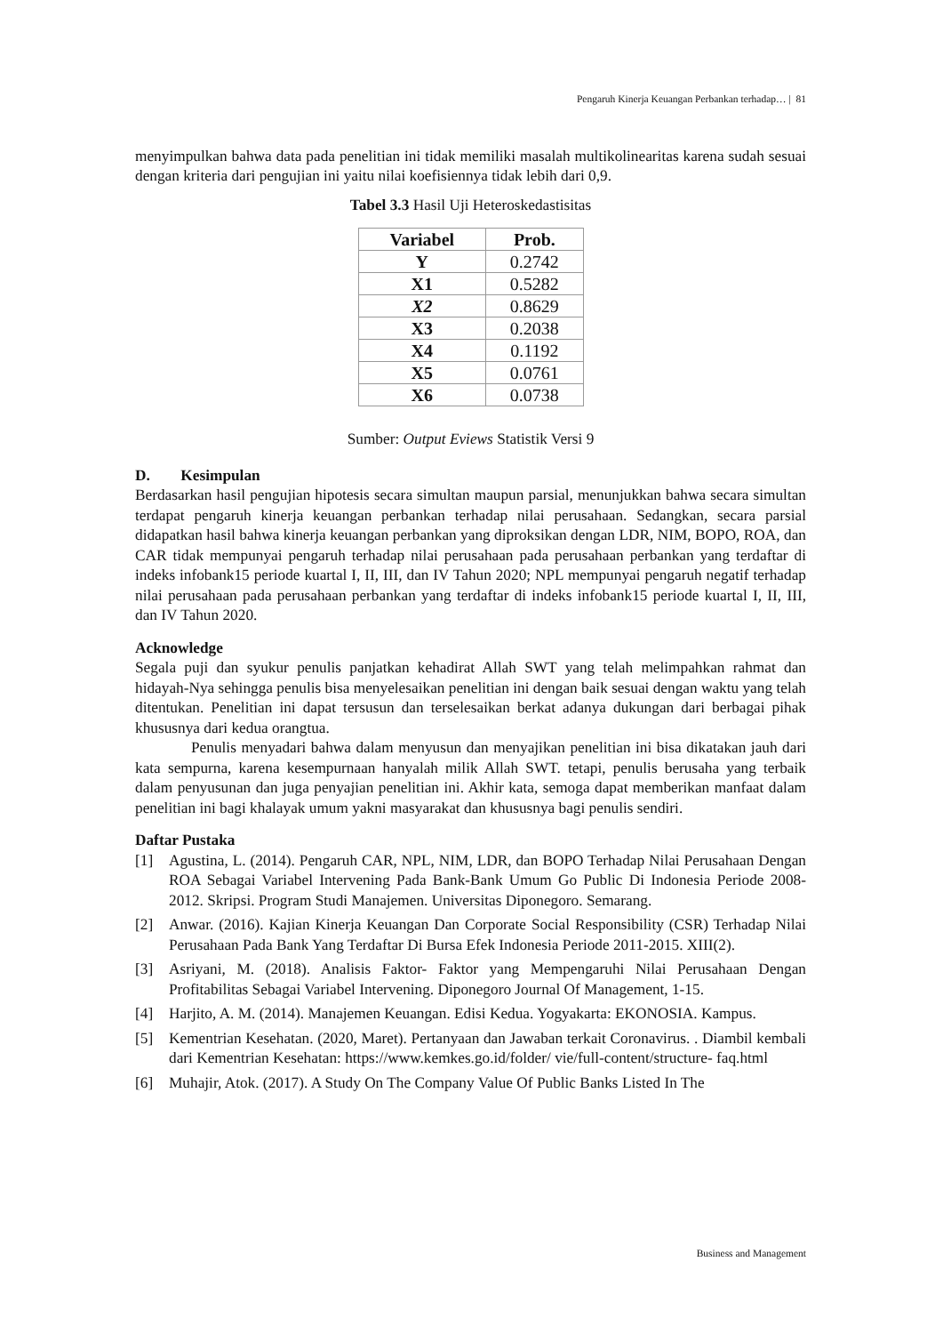Pengaruh Kinerja Keuangan Perbankan terhadap… | 81
menyimpulkan bahwa data pada penelitian ini tidak memiliki masalah multikolinearitas karena sudah sesuai dengan kriteria dari pengujian ini yaitu nilai koefisiennya tidak lebih dari 0,9.
Tabel 3.3 Hasil Uji Heteroskedastisitas
| Variabel | Prob. |
| --- | --- |
| Y | 0.2742 |
| X1 | 0.5282 |
| X2 | 0.8629 |
| X3 | 0.2038 |
| X4 | 0.1192 |
| X5 | 0.0761 |
| X6 | 0.0738 |
Sumber: Output Eviews Statistik Versi 9
D. Kesimpulan
Berdasarkan hasil pengujian hipotesis secara simultan maupun parsial, menunjukkan bahwa secara simultan terdapat pengaruh kinerja keuangan perbankan terhadap nilai perusahaan. Sedangkan, secara parsial didapatkan hasil bahwa kinerja keuangan perbankan yang diproksikan dengan LDR, NIM, BOPO, ROA, dan CAR tidak mempunyai pengaruh terhadap nilai perusahaan pada perusahaan perbankan yang terdaftar di indeks infobank15 periode kuartal I, II, III, dan IV Tahun 2020; NPL mempunyai pengaruh negatif terhadap nilai perusahaan pada perusahaan perbankan yang terdaftar di indeks infobank15 periode kuartal I, II, III, dan IV Tahun 2020.
Acknowledge
Segala puji dan syukur penulis panjatkan kehadirat Allah SWT yang telah melimpahkan rahmat dan hidayah-Nya sehingga penulis bisa menyelesaikan penelitian ini dengan baik sesuai dengan waktu yang telah ditentukan. Penelitian ini dapat tersusun dan terselesaikan berkat adanya dukungan dari berbagai pihak khususnya dari kedua orangtua.
Penulis menyadari bahwa dalam menyusun dan menyajikan penelitian ini bisa dikatakan jauh dari kata sempurna, karena kesempurnaan hanyalah milik Allah SWT. tetapi, penulis berusaha yang terbaik dalam penyusunan dan juga penyajian penelitian ini. Akhir kata, semoga dapat memberikan manfaat dalam penelitian ini bagi khalayak umum yakni masyarakat dan khususnya bagi penulis sendiri.
Daftar Pustaka
[1] Agustina, L. (2014). Pengaruh CAR, NPL, NIM, LDR, dan BOPO Terhadap Nilai Perusahaan Dengan ROA Sebagai Variabel Intervening Pada Bank-Bank Umum Go Public Di Indonesia Periode 2008-2012. Skripsi. Program Studi Manajemen. Universitas Diponegoro. Semarang.
[2] Anwar. (2016). Kajian Kinerja Keuangan Dan Corporate Social Responsibility (CSR) Terhadap Nilai Perusahaan Pada Bank Yang Terdaftar Di Bursa Efek Indonesia Periode 2011-2015. XIII(2).
[3] Asriyani, M. (2018). Analisis Faktor- Faktor yang Mempengaruhi Nilai Perusahaan Dengan Profitabilitas Sebagai Variabel Intervening. Diponegoro Journal Of Management, 1-15.
[4] Harjito, A. M. (2014). Manajemen Keuangan. Edisi Kedua. Yogyakarta: EKONOSIA. Kampus.
[5] Kementrian Kesehatan. (2020, Maret). Pertanyaan dan Jawaban terkait Coronavirus. . Diambil kembali dari Kementrian Kesehatan: https://www.kemkes.go.id/folder/ vie/full-content/structure- faq.html
[6] Muhajir, Atok. (2017). A Study On The Company Value Of Public Banks Listed In The
Business and Management